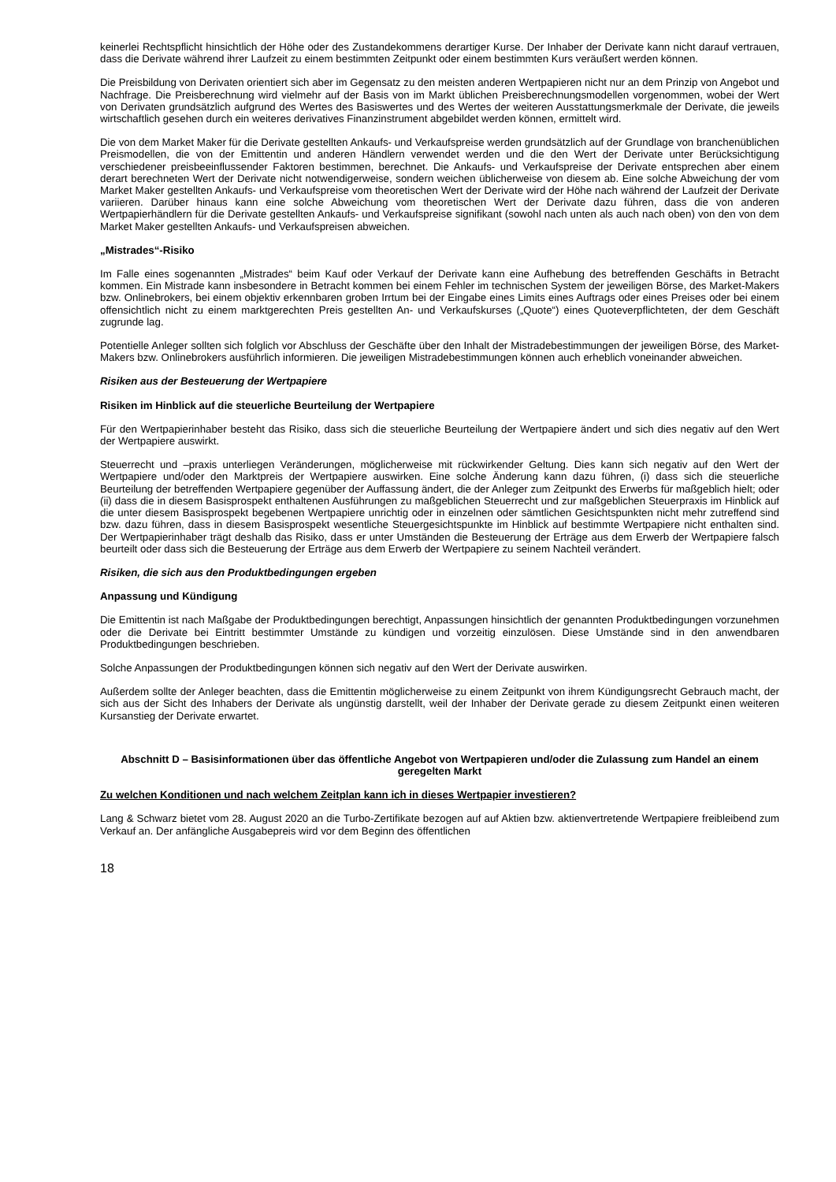keinerlei Rechtspflicht hinsichtlich der Höhe oder des Zustandekommens derartiger Kurse. Der Inhaber der Derivate kann nicht darauf vertrauen, dass die Derivate während ihrer Laufzeit zu einem bestimmten Zeitpunkt oder einem bestimmten Kurs veräußert werden können.
Die Preisbildung von Derivaten orientiert sich aber im Gegensatz zu den meisten anderen Wertpapieren nicht nur an dem Prinzip von Angebot und Nachfrage. Die Preisberechnung wird vielmehr auf der Basis von im Markt üblichen Preisberechnungsmodellen vorgenommen, wobei der Wert von Derivaten grundsätzlich aufgrund des Wertes des Basiswertes und des Wertes der weiteren Ausstattungsmerkmale der Derivate, die jeweils wirtschaftlich gesehen durch ein weiteres derivatives Finanzinstrument abgebildet werden können, ermittelt wird.
Die von dem Market Maker für die Derivate gestellten Ankaufs- und Verkaufspreise werden grundsätzlich auf der Grundlage von branchenüblichen Preismodellen, die von der Emittentin und anderen Händlern verwendet werden und die den Wert der Derivate unter Berücksichtigung verschiedener preisbeeinflussender Faktoren bestimmen, berechnet. Die Ankaufs- und Verkaufspreise der Derivate entsprechen aber einem derart berechneten Wert der Derivate nicht notwendigerweise, sondern weichen üblicherweise von diesem ab. Eine solche Abweichung der vom Market Maker gestellten Ankaufs- und Verkaufspreise vom theoretischen Wert der Derivate wird der Höhe nach während der Laufzeit der Derivate variieren. Darüber hinaus kann eine solche Abweichung vom theoretischen Wert der Derivate dazu führen, dass die von anderen Wertpapierhändlern für die Derivate gestellten Ankaufs- und Verkaufspreise signifikant (sowohl nach unten als auch nach oben) von den von dem Market Maker gestellten Ankaufs- und Verkaufspreisen abweichen.
„Mistrades“-Risiko
Im Falle eines sogenannten „Mistrades“ beim Kauf oder Verkauf der Derivate kann eine Aufhebung des betreffenden Geschäfts in Betracht kommen. Ein Mistrade kann insbesondere in Betracht kommen bei einem Fehler im technischen System der jeweiligen Börse, des Market-Makers bzw. Onlinebrokers, bei einem objektiv erkennbaren groben Irrtum bei der Eingabe eines Limits eines Auftrags oder eines Preises oder bei einem offensichtlich nicht zu einem marktgerechten Preis gestellten An- und Verkaufskurses („Quote“) eines Quoteverpflichteten, der dem Geschäft zugrunde lag.
Potentielle Anleger sollten sich folglich vor Abschluss der Geschäfte über den Inhalt der Mistradebestimmungen der jeweiligen Börse, des Market-Makers bzw. Onlinebrokers ausführlich informieren. Die jeweiligen Mistradebestimmungen können auch erheblich voneinander abweichen.
Risiken aus der Besteuerung der Wertpapiere
Risiken im Hinblick auf die steuerliche Beurteilung der Wertpapiere
Für den Wertpapierinhaber besteht das Risiko, dass sich die steuerliche Beurteilung der Wertpapiere ändert und sich dies negativ auf den Wert der Wertpapiere auswirkt.
Steuerrecht und –praxis unterliegen Veränderungen, möglicherweise mit rückwirkender Geltung. Dies kann sich negativ auf den Wert der Wertpapiere und/oder den Marktpreis der Wertpapiere auswirken. Eine solche Änderung kann dazu führen, (i) dass sich die steuerliche Beurteilung der betreffenden Wertpapiere gegenüber der Auffassung ändert, die der Anleger zum Zeitpunkt des Erwerbs für maßgeblich hielt; oder (ii) dass die in diesem Basisprospekt enthaltenen Ausführungen zu maßgeblichen Steuerrecht und zur maßgeblichen Steuerpraxis im Hinblick auf die unter diesem Basisprospekt begebenen Wertpapiere unrichtig oder in einzelnen oder sämtlichen Gesichtspunkten nicht mehr zutreffend sind bzw. dazu führen, dass in diesem Basisprospekt wesentliche Steuergesichtspunkte im Hinblick auf bestimmte Wertpapiere nicht enthalten sind. Der Wertpapierinhaber trägt deshalb das Risiko, dass er unter Umständen die Besteuerung der Erträge aus dem Erwerb der Wertpapiere falsch beurteilt oder dass sich die Besteuerung der Erträge aus dem Erwerb der Wertpapiere zu seinem Nachteil verändert.
Risiken, die sich aus den Produktbedingungen ergeben
Anpassung und Kündigung
Die Emittentin ist nach Maßgabe der Produktbedingungen berechtigt, Anpassungen hinsichtlich der genannten Produktbedingungen vorzunehmen oder die Derivate bei Eintritt bestimmter Umstände zu kündigen und vorzeitig einzulösen. Diese Umstände sind in den anwendbaren Produktbedingungen beschrieben.
Solche Anpassungen der Produktbedingungen können sich negativ auf den Wert der Derivate auswirken.
Außerdem sollte der Anleger beachten, dass die Emittentin möglicherweise zu einem Zeitpunkt von ihrem Kündigungsrecht Gebrauch macht, der sich aus der Sicht des Inhabers der Derivate als ungünstig darstellt, weil der Inhaber der Derivate gerade zu diesem Zeitpunkt einen weiteren Kursanstieg der Derivate erwartet.
Abschnitt D – Basisinformationen über das öffentliche Angebot von Wertpapieren und/oder die Zulassung zum Handel an einem geregelten Markt
Zu welchen Konditionen und nach welchem Zeitplan kann ich in dieses Wertpapier investieren?
Lang & Schwarz bietet vom 28. August 2020 an die Turbo-Zertifikate bezogen auf auf Aktien bzw. aktienvertretende Wertpapiere freibleibend zum Verkauf an. Der anfängliche Ausgabepreis wird vor dem Beginn des öffentlichen
18